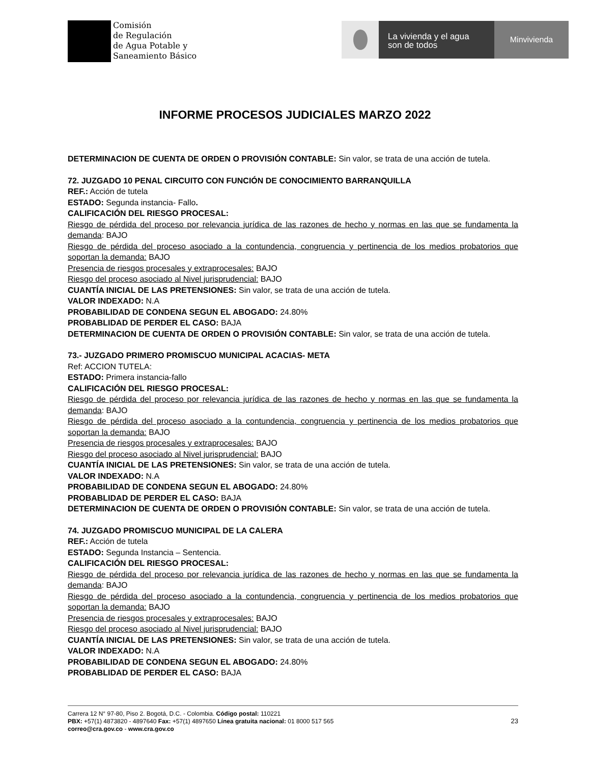Comisión
de Regulación
de Agua Potable y
Saneamiento Básico
La vivienda y el agua
son de todos
Minvivienda
INFORME PROCESOS JUDICIALES MARZO 2022
DETERMINACION DE CUENTA DE ORDEN O PROVISIÓN CONTABLE: Sin valor, se trata de una acción de tutela.
72. JUZGADO 10 PENAL CIRCUITO CON FUNCIÓN DE CONOCIMIENTO BARRANQUILLA
REF.: Acción de tutela
ESTADO: Segunda instancia- Fallo.
CALIFICACIÓN DEL RIESGO PROCESAL:
Riesgo de pérdida del proceso por relevancia jurídica de las razones de hecho y normas en las que se fundamenta la demanda: BAJO
Riesgo de pérdida del proceso asociado a la contundencia, congruencia y pertinencia de los medios probatorios que soportan la demanda: BAJO
Presencia de riesgos procesales y extraprocesales: BAJO
Riesgo del proceso asociado al Nivel jurisprudencial: BAJO
CUANTÍA INICIAL DE LAS PRETENSIONES: Sin valor, se trata de una acción de tutela.
VALOR INDEXADO: N.A
PROBABILIDAD DE CONDENA SEGUN EL ABOGADO: 24.80%
PROBABLIDAD DE PERDER EL CASO: BAJA
DETERMINACION DE CUENTA DE ORDEN O PROVISIÓN CONTABLE: Sin valor, se trata de una acción de tutela.
73.- JUZGADO PRIMERO PROMISCUO MUNICIPAL ACACIAS- META
Ref: ACCION TUTELA:
ESTADO: Primera instancia-fallo
CALIFICACIÓN DEL RIESGO PROCESAL:
Riesgo de pérdida del proceso por relevancia jurídica de las razones de hecho y normas en las que se fundamenta la demanda: BAJO
Riesgo de pérdida del proceso asociado a la contundencia, congruencia y pertinencia de los medios probatorios que soportan la demanda: BAJO
Presencia de riesgos procesales y extraprocesales: BAJO
Riesgo del proceso asociado al Nivel jurisprudencial: BAJO
CUANTÍA INICIAL DE LAS PRETENSIONES: Sin valor, se trata de una acción de tutela.
VALOR INDEXADO: N.A
PROBABILIDAD DE CONDENA SEGUN EL ABOGADO: 24.80%
PROBABLIDAD DE PERDER EL CASO: BAJA
DETERMINACION DE CUENTA DE ORDEN O PROVISIÓN CONTABLE: Sin valor, se trata de una acción de tutela.
74. JUZGADO PROMISCUO MUNICIPAL DE LA CALERA
REF.: Acción de tutela
ESTADO: Segunda Instancia – Sentencia.
CALIFICACIÓN DEL RIESGO PROCESAL:
Riesgo de pérdida del proceso por relevancia jurídica de las razones de hecho y normas en las que se fundamenta la demanda: BAJO
Riesgo de pérdida del proceso asociado a la contundencia, congruencia y pertinencia de los medios probatorios que soportan la demanda: BAJO
Presencia de riesgos procesales y extraprocesales: BAJO
Riesgo del proceso asociado al Nivel jurisprudencial: BAJO
CUANTÍA INICIAL DE LAS PRETENSIONES: Sin valor, se trata de una acción de tutela.
VALOR INDEXADO: N.A
PROBABILIDAD DE CONDENA SEGUN EL ABOGADO: 24.80%
PROBABLIDAD DE PERDER EL CASO: BAJA
Carrera 12 N° 97-80, Piso 2. Bogotá, D.C. - Colombia. Código postal: 110221
PBX: +57(1) 4873820 - 4897640 Fax: +57(1) 4897650 Línea gratuita nacional: 01 8000 517 565
correo@cra.gov.co - www.cra.gov.co
23